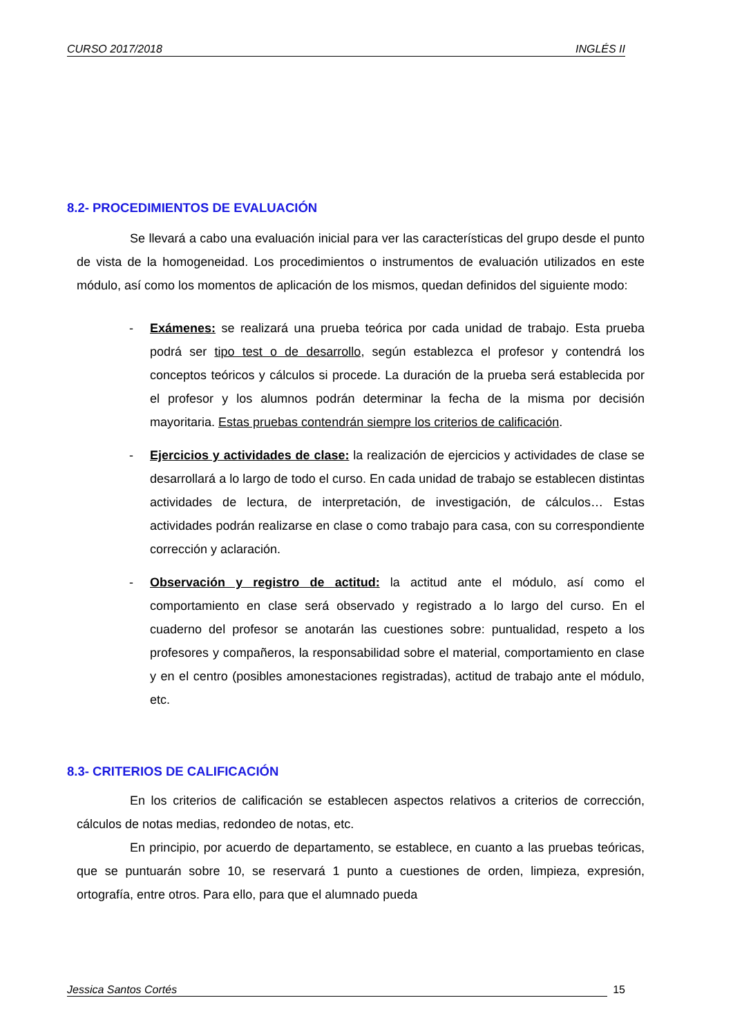CURSO 2017/2018 INGLÉS II
8.2- PROCEDIMIENTOS DE EVALUACIÓN
Se llevará a cabo una evaluación inicial para ver las características del grupo desde el punto de vista de la homogeneidad. Los procedimientos o instrumentos de evaluación utilizados en este módulo, así como los momentos de aplicación de los mismos, quedan definidos del siguiente modo:
- Exámenes: se realizará una prueba teórica por cada unidad de trabajo. Esta prueba podrá ser tipo test o de desarrollo, según establezca el profesor y contendrá los conceptos teóricos y cálculos si procede. La duración de la prueba será establecida por el profesor y los alumnos podrán determinar la fecha de la misma por decisión mayoritaria. Estas pruebas contendrán siempre los criterios de calificación.
- Ejercicios y actividades de clase: la realización de ejercicios y actividades de clase se desarrollará a lo largo de todo el curso. En cada unidad de trabajo se establecen distintas actividades de lectura, de interpretación, de investigación, de cálculos… Estas actividades podrán realizarse en clase o como trabajo para casa, con su correspondiente corrección y aclaración.
- Observación y registro de actitud: la actitud ante el módulo, así como el comportamiento en clase será observado y registrado a lo largo del curso. En el cuaderno del profesor se anotarán las cuestiones sobre: puntualidad, respeto a los profesores y compañeros, la responsabilidad sobre el material, comportamiento en clase y en el centro (posibles amonestaciones registradas), actitud de trabajo ante el módulo, etc.
8.3- CRITERIOS DE CALIFICACIÓN
En los criterios de calificación se establecen aspectos relativos a criterios de corrección, cálculos de notas medias, redondeo de notas, etc.
En principio, por acuerdo de departamento, se establece, en cuanto a las pruebas teóricas, que se puntuarán sobre 10, se reservará 1 punto a cuestiones de orden, limpieza, expresión, ortografía, entre otros. Para ello, para que el alumnado pueda
Jessica Santos Cortés 15